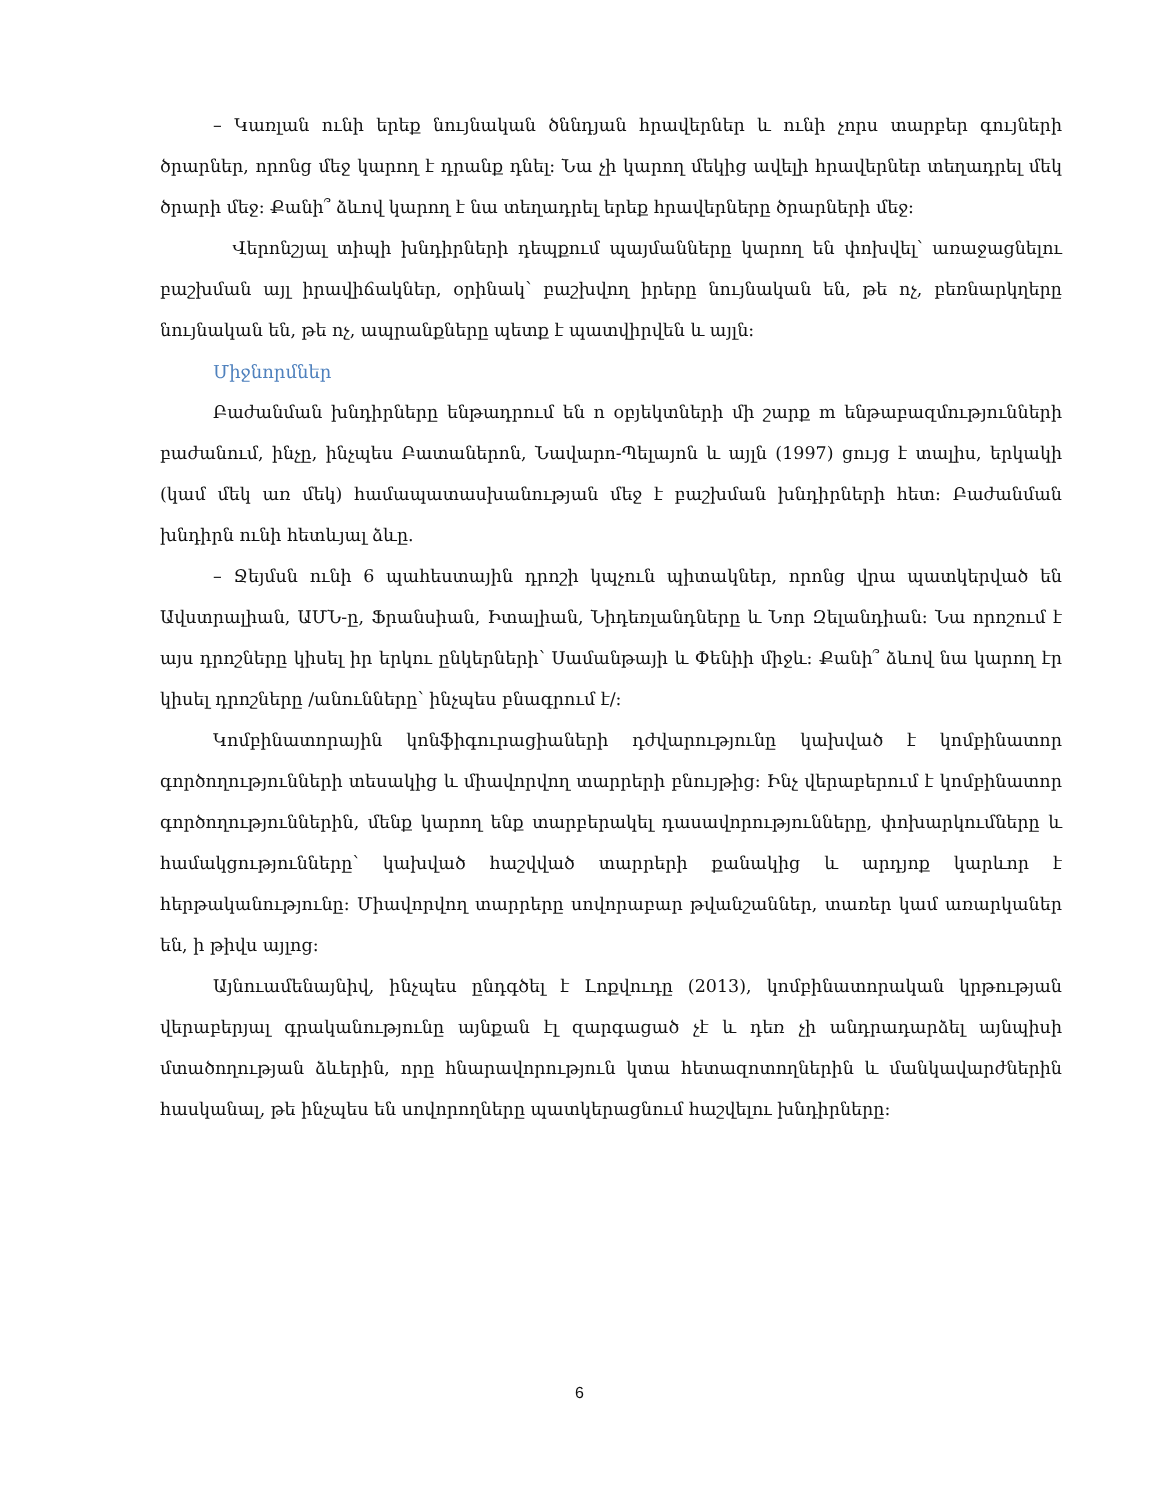– Կառլան ունի երեք նույնական ծննդյան հրավերներ և ունի չորս տարբեր գույների ծրարներ, որոնց մեջ կարող է դրանք դնել: Նա չի կարող մեկից ավելի հրավերներ տեղադրել մեկ ծրարի մեջ: Քանի՞ ձևով կարող է նա տեղադրել երեք հրավերները ծրարների մեջ:
Վերոնշյալ տիպի խնդիրների դեպքում պայմանները կարող են փոխվել՝ առաջացնելու բաշխման այլ իրավիճակներ, օրինակ՝ բաշխվող իրերը նույնական են, թե ոչ, բեռնարկղերը նույնական են, թե ոչ, ապրանքները պետք է պատվիրվեն և այլն:
Միջնորմներ
Բաժանման խնդիրները ենթադրում են n օբյեկտների մի շարք m ենթաբազմությունների բաժանում, ինչը, ինչպես Բատաներոն, Նավարո-Պելայոն և այլն (1997) ցույց է տալիս, երկակի (կամ մեկ առ մեկ) համապատասխանության մեջ է բաշխման խնդիրների հետ: Բաժանման խնդիրն ունի հետևյալ ձևը.
– Ջեյմսն ունի 6 պահեստային դրոշի կպչուն պիտակներ, որոնց վրա պատկերված են Ավստրալիան, ԱՄՆ-ը, Ֆրանսիան, Իտալիան, Նիդեռլանդները և Նոր Զելանդիան: Նա որոշում է այս դրոշները կիսել իր երկու ընկերների՝ Սամանթայի և Փենիի միջև: Քանի՞ ձևով նա կարող էր կիսել դրոշները /անունները՝ ինչպես բնագրում է/:
Կոմբինատորային կոնֆիգուրացիաների դժվարությունը կախված է կոմբինատոր գործողությունների տեսակից և միավորվող տարրերի բնույթից: Ինչ վերաբերում է կոմբինատոր գործողություններին, մենք կարող ենք տարբերակել դասավորությունները, փոխարկումները և համակցությունները՝ կախված հաշվված տարրերի քանակից և արդյոք կարևոր է հերթականությունը: Միավորվող տարրերը սովորաբար թվանշաններ, տառեր կամ առարկաներ են, ի թիվս այլոց:
Այնուամենայնիվ, ինչպես ընդգծել է Լոքվուդը (2013), կոմբինատորական կրթության վերաբերյալ գրականությունը այնքան էլ զարգացած չէ և դեռ չի անդրադարձել այնպիսի մտածողության ձևերին, որը հնարավորություն կտա հետազոտողներին և մանկավարժներին հասկանալ, թե ինչպես են սովորողները պատկերացնում հաշվելու խնդիրները:
6